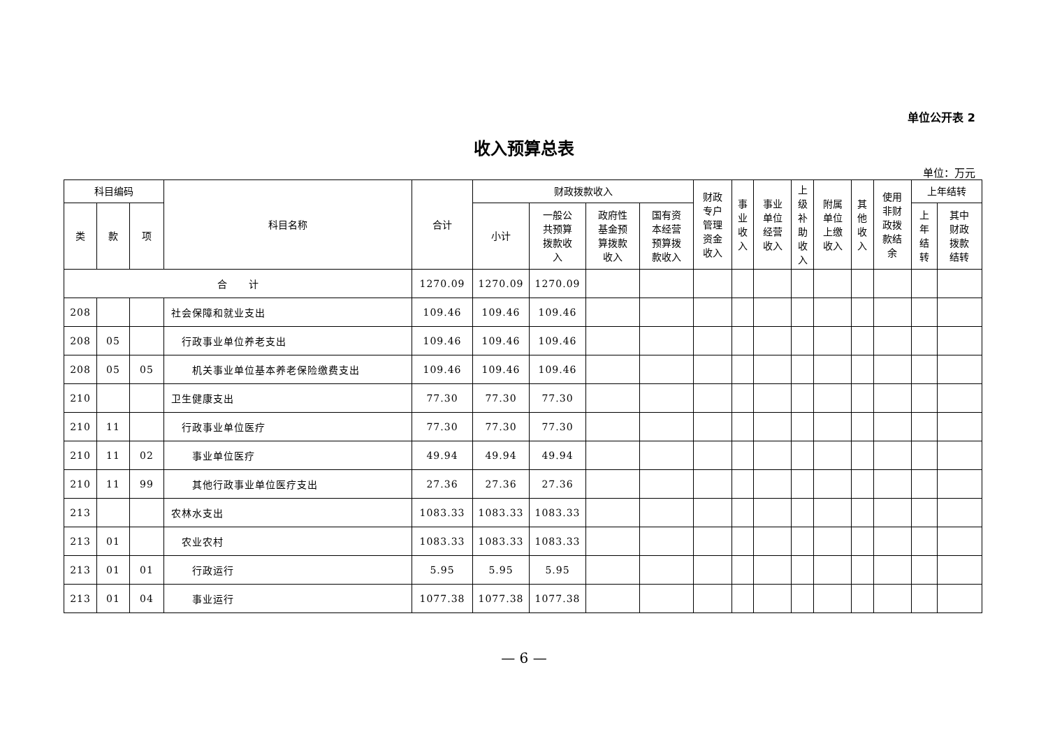单位公开表 2
收入预算总表
单位：万元
| 科目编码 | | | 科目名称 | 合计 | 财政拨款收入 | | | | 财政 专户 管理 资金 收入 | 事 业 收 入 | 事业 单位 经营 收入 | 上 级 补 助 收 入 | 附属 单位 上缴 收入 | 其 他 收 入 | 使用 非财 政拨 款结 余 | 上年结转 | |
| --- | --- | --- | --- | --- | --- | --- | --- | --- | --- | --- | --- | --- | --- | --- | --- | --- | --- |
| 类 | 款 | 项 | | | 小计 | 一般公 共预算 拨款收 入 | 政府性 基金预 算拨款 收入 | 国有资 本经营 预算拨 款收入 | | | | | | | | 上 年 结 转 | 其中 财政 拨款 结转 |
| 合 计 | | | | 1270.09 | 1270.09 | 1270.09 | | | | | | | | | | | |
| 208 | | | 社会保障和就业支出 | 109.46 | 109.46 | 109.46 | | | | | | | | | | | |
| 208 | 05 | | 行政事业单位养老支出 | 109.46 | 109.46 | 109.46 | | | | | | | | | | | |
| 208 | 05 | 05 | 机关事业单位基本养老保险缴费支出 | 109.46 | 109.46 | 109.46 | | | | | | | | | | | |
| 210 | | | 卫生健康支出 | 77.30 | 77.30 | 77.30 | | | | | | | | | | | |
| 210 | 11 | | 行政事业单位医疗 | 77.30 | 77.30 | 77.30 | | | | | | | | | | | |
| 210 | 11 | 02 | 事业单位医疗 | 49.94 | 49.94 | 49.94 | | | | | | | | | | | |
| 210 | 11 | 99 | 其他行政事业单位医疗支出 | 27.36 | 27.36 | 27.36 | | | | | | | | | | | |
| 213 | | | 农林水支出 | 1083.33 | 1083.33 | 1083.33 | | | | | | | | | | | |
| 213 | 01 | | 农业农村 | 1083.33 | 1083.33 | 1083.33 | | | | | | | | | | | |
| 213 | 01 | 01 | 行政运行 | 5.95 | 5.95 | 5.95 | | | | | | | | | | | |
| 213 | 01 | 04 | 事业运行 | 1077.38 | 1077.38 | 1077.38 | | | | | | | | | | | |
— 6 —